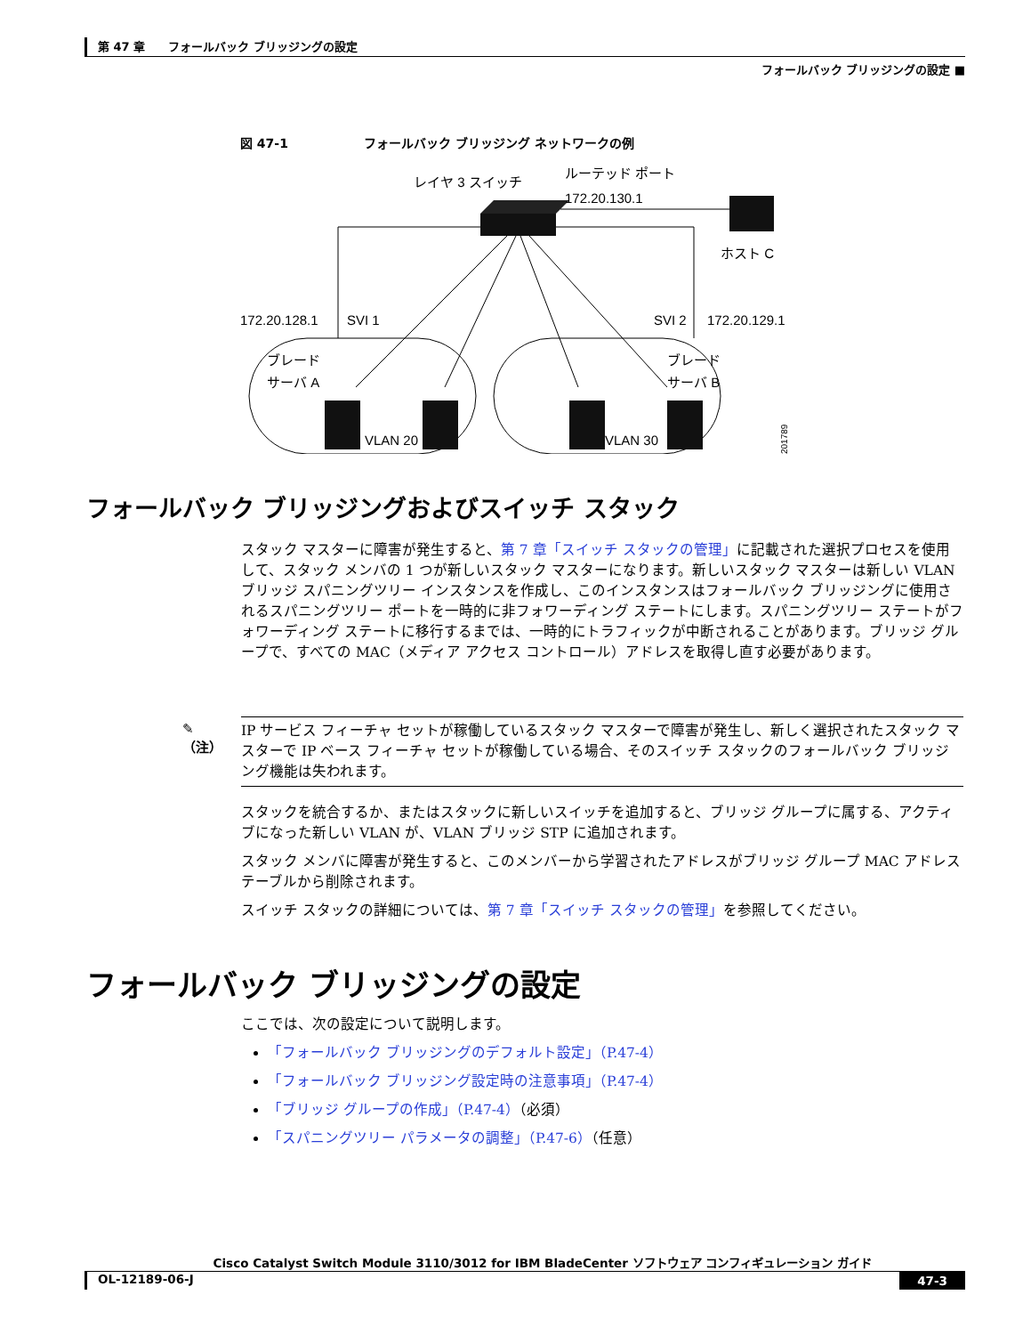第 47 章　　フォールバック ブリッジングの設定
フォールバック ブリッジングの設定 ■
図 47-1 フォールバック ブリッジング ネットワークの例
レイヤ 3 スイッチ
ルーテッド ポート
172.20.130.1
ホスト C
172.20.128.1
SVI 1
SVI 2
172.20.129.1
ブレード
サーバ A
ブレード
サーバ B
VLAN 20
VLAN 30
201789
フォールバック ブリッジングおよびスイッチ スタック
スタック マスターに障害が発生すると、第 7 章「スイッチ スタックの管理」に記載された選択プロセスを使用して、スタック メンバの 1 つが新しいスタック マスターになります。新しいスタック マスターは新しい VLAN ブリッジ スパニングツリー インスタンスを作成し、このインスタンスはフォールバック ブリッジングに使用されるスパニングツリー ポートを一時的に非フォワーディング ステートにします。スパニングツリー ステートがフォワーディング ステートに移行するまでは、一時的にトラフィックが中断されることがあります。ブリッジ グループで、すべての MAC（メディア アクセス コントロール）アドレスを取得し直す必要があります。
✎
（注）
IP サービス フィーチャ セットが稼働しているスタック マスターで障害が発生し、新しく選択されたスタック マスターで IP ベース フィーチャ セットが稼働している場合、そのスイッチ スタックのフォールバック ブリッジング機能は失われます。
スタックを統合するか、またはスタックに新しいスイッチを追加すると、ブリッジ グループに属する、アクティブになった新しい VLAN が、VLAN ブリッジ STP に追加されます。
スタック メンバに障害が発生すると、このメンバーから学習されたアドレスがブリッジ グループ MAC アドレス テーブルから削除されます。
スイッチ スタックの詳細については、第 7 章「スイッチ スタックの管理」を参照してください。
フォールバック ブリッジングの設定
ここでは、次の設定について説明します。
「フォールバック ブリッジングのデフォルト設定」（P.47-4）
「フォールバック ブリッジング設定時の注意事項」（P.47-4）
「ブリッジ グループの作成」（P.47-4）（必須）
「スパニングツリー パラメータの調整」（P.47-6）（任意）
Cisco Catalyst Switch Module 3110/3012 for IBM BladeCenter ソフトウェア コンフィギュレーション ガイド
OL-12189-06-J 47-3